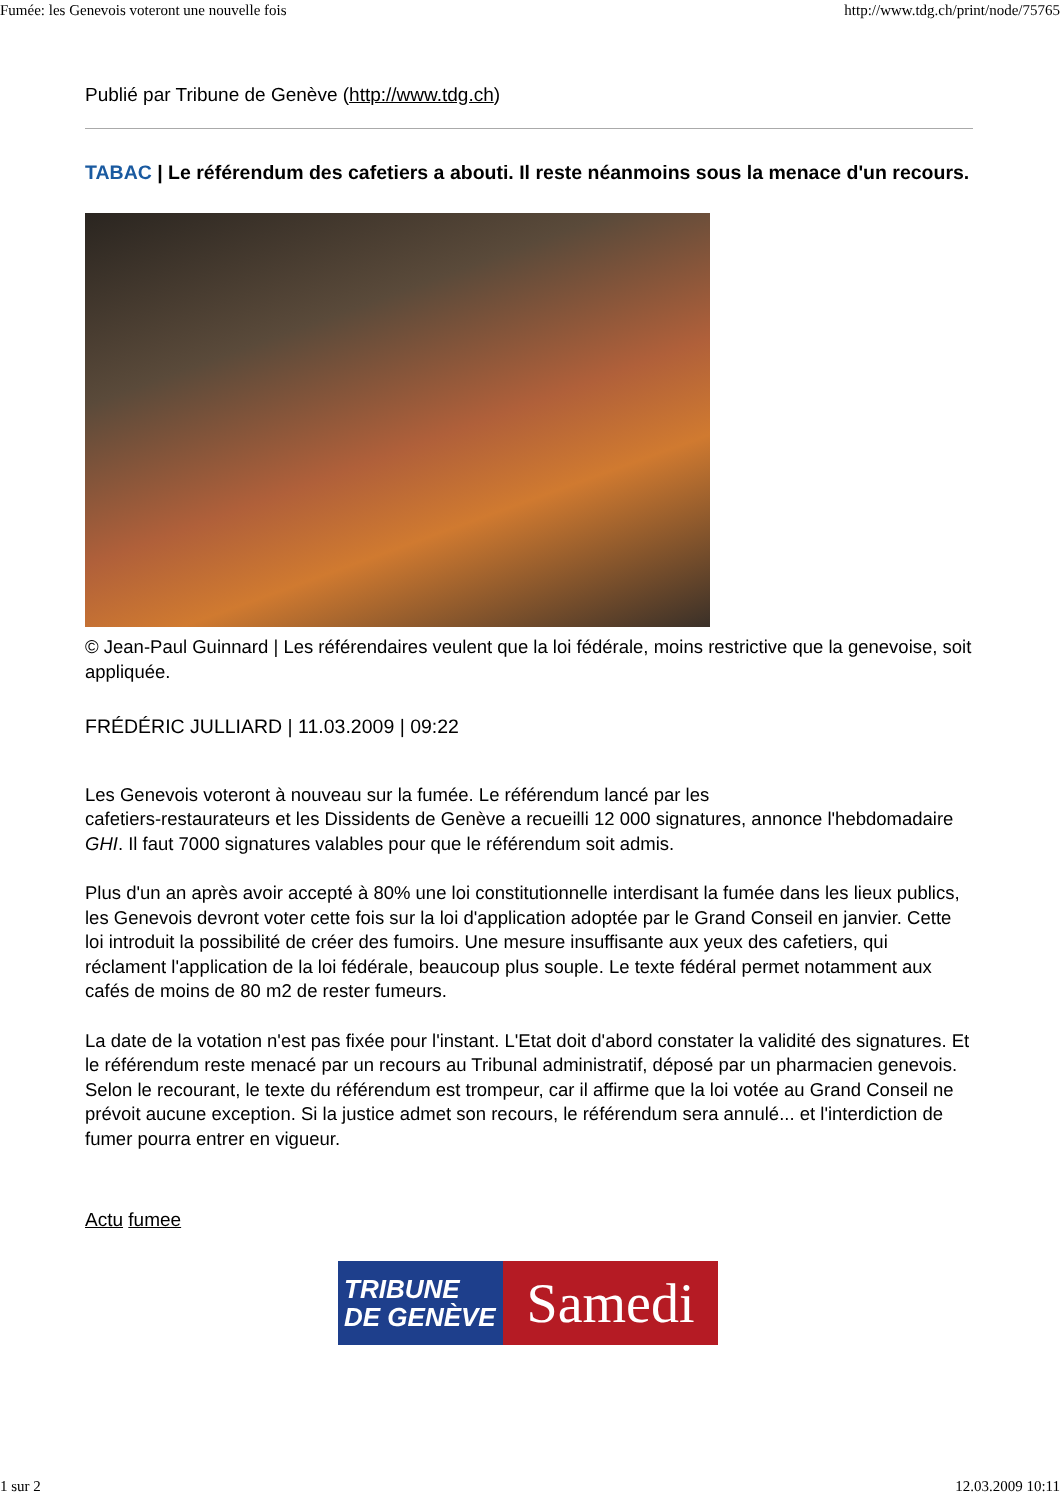Fumée: les Genevois voteront une nouvelle fois http://www.tdg.ch/print/node/75765
Publié par Tribune de Genève (http://www.tdg.ch)
TABAC | Le référendum des cafetiers a abouti. Il reste néanmoins sous la menace d'un recours.
© Jean-Paul Guinnard | Les référendaires veulent que la loi fédérale, moins restrictive que la genevoise, soit appliquée.
FRÉDÉRIC JULLIARD | 11.03.2009 | 09:22
Les Genevois voteront à nouveau sur la fumée. Le référendum lancé par les
cafetiers-restaurateurs et les Dissidents de Genève a recueilli 12 000 signatures, annonce l'hebdomadaire GHI. Il faut 7000 signatures valables pour que le référendum soit admis.
Plus d'un an après avoir accepté à 80% une loi constitutionnelle interdisant la fumée dans les lieux publics, les Genevois devront voter cette fois sur la loi d'application adoptée par le Grand Conseil en janvier. Cette loi introduit la possibilité de créer des fumoirs. Une mesure insuffisante aux yeux des cafetiers, qui réclament l'application de la loi fédérale, beaucoup plus souple. Le texte fédéral permet notamment aux cafés de moins de 80 m2 de rester fumeurs.
La date de la votation n'est pas fixée pour l'instant. L'Etat doit d'abord constater la validité des signatures. Et le référendum reste menacé par un recours au Tribunal administratif, déposé par un pharmacien genevois. Selon le recourant, le texte du référendum est trompeur, car il affirme que la loi votée au Grand Conseil ne prévoit aucune exception. Si la justice admet son recours, le référendum sera annulé... et l'interdiction de fumer pourra entrer en vigueur.
Actu fumee
TRIBUNE
DE GENÈVE
Samedi
1 sur 2 12.03.2009 10:11